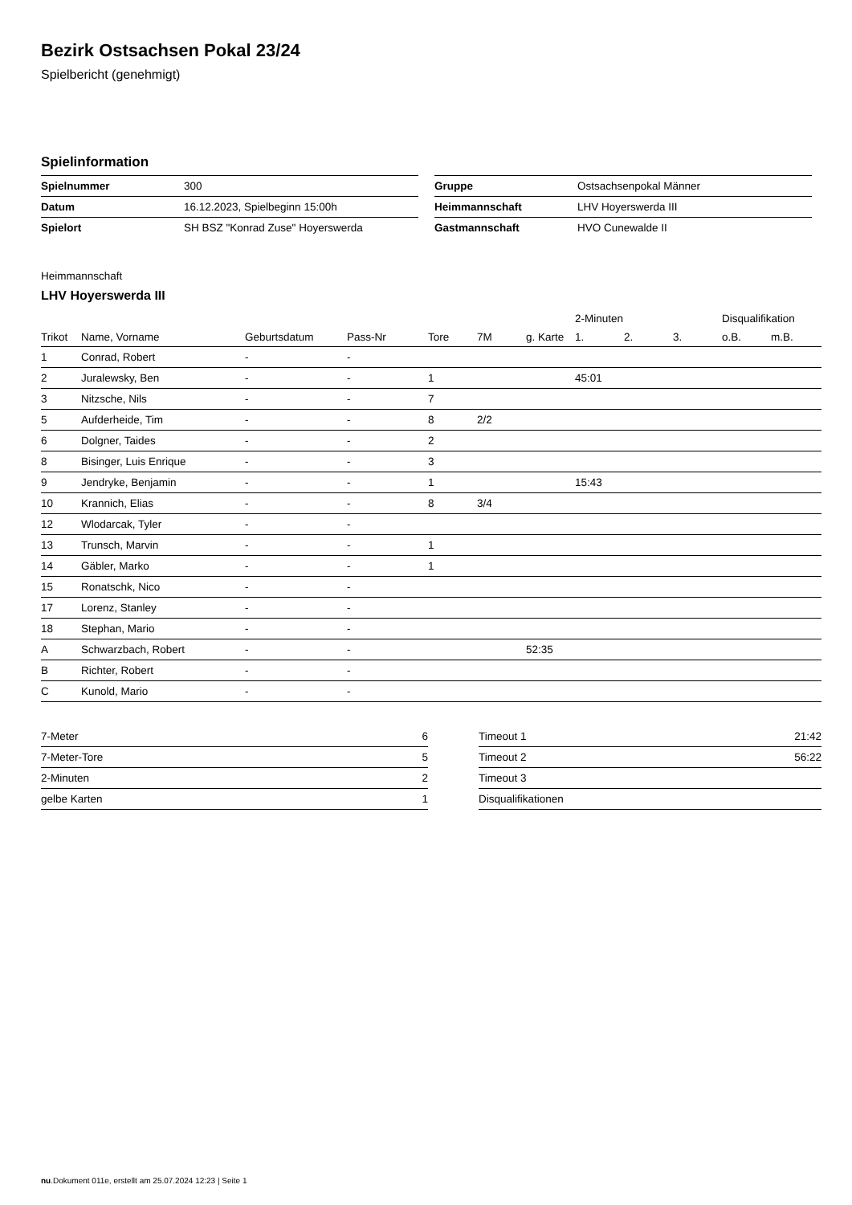Bezirk Ostsachsen Pokal 23/24
Spielbericht (genehmigt)
Spielinformation
| Spielnummer | 300 |
| Datum | 16.12.2023, Spielbeginn 15:00h |
| Spielort | SH BSZ "Konrad Zuse" Hoyerswerda |
| Gruppe | Ostsachsenpokal Männer |
| Heimmannschaft | LHV Hoyerswerda III |
| Gastmannschaft | HVO Cunewalde II |
Heimmannschaft
LHV Hoyerswerda III
| | | | | | | | 2-Minuten | | | Disqualifikation | |
| --- | --- | --- | --- | --- | --- | --- | --- | --- | --- | --- | --- |
| Trikot | Name, Vorname | Geburtsdatum | Pass-Nr | Tore | 7M | g. Karte | 1. | 2. | 3. | o.B. | m.B. |
| 1 | Conrad, Robert | - | - | | | | | | | | |
| 2 | Juralewsky, Ben | - | - | 1 | | | 45:01 | | | | |
| 3 | Nitzsche, Nils | - | - | 7 | | | | | | | |
| 5 | Aufderheide, Tim | - | - | 8 | 2/2 | | | | | | |
| 6 | Dolgner, Taides | - | - | 2 | | | | | | | |
| 8 | Bisinger, Luis Enrique | - | - | 3 | | | | | | | |
| 9 | Jendryke, Benjamin | - | - | 1 | | | 15:43 | | | | |
| 10 | Krannich, Elias | - | - | 8 | 3/4 | | | | | | |
| 12 | Wlodarcak, Tyler | - | - | | | | | | | | |
| 13 | Trunsch, Marvin | - | - | 1 | | | | | | | |
| 14 | Gäbler, Marko | - | - | 1 | | | | | | | |
| 15 | Ronatschk, Nico | - | - | | | | | | | | |
| 17 | Lorenz, Stanley | - | - | | | | | | | | |
| 18 | Stephan, Mario | - | - | | | | | | | | |
| A | Schwarzbach, Robert | - | - | | | 52:35 | | | | | |
| B | Richter, Robert | - | - | | | | | | | | |
| C | Kunold, Mario | - | - | | | | | | | | |
| 7-Meter | 6 |
| 7-Meter-Tore | 5 |
| 2-Minuten | 2 |
| gelbe Karten | 1 |
| Timeout 1 | 21:42 |
| Timeout 2 | 56:22 |
| Timeout 3 | |
| Disqualifikationen | |
nu.Dokument 011e, erstellt am 25.07.2024 12:23 | Seite 1